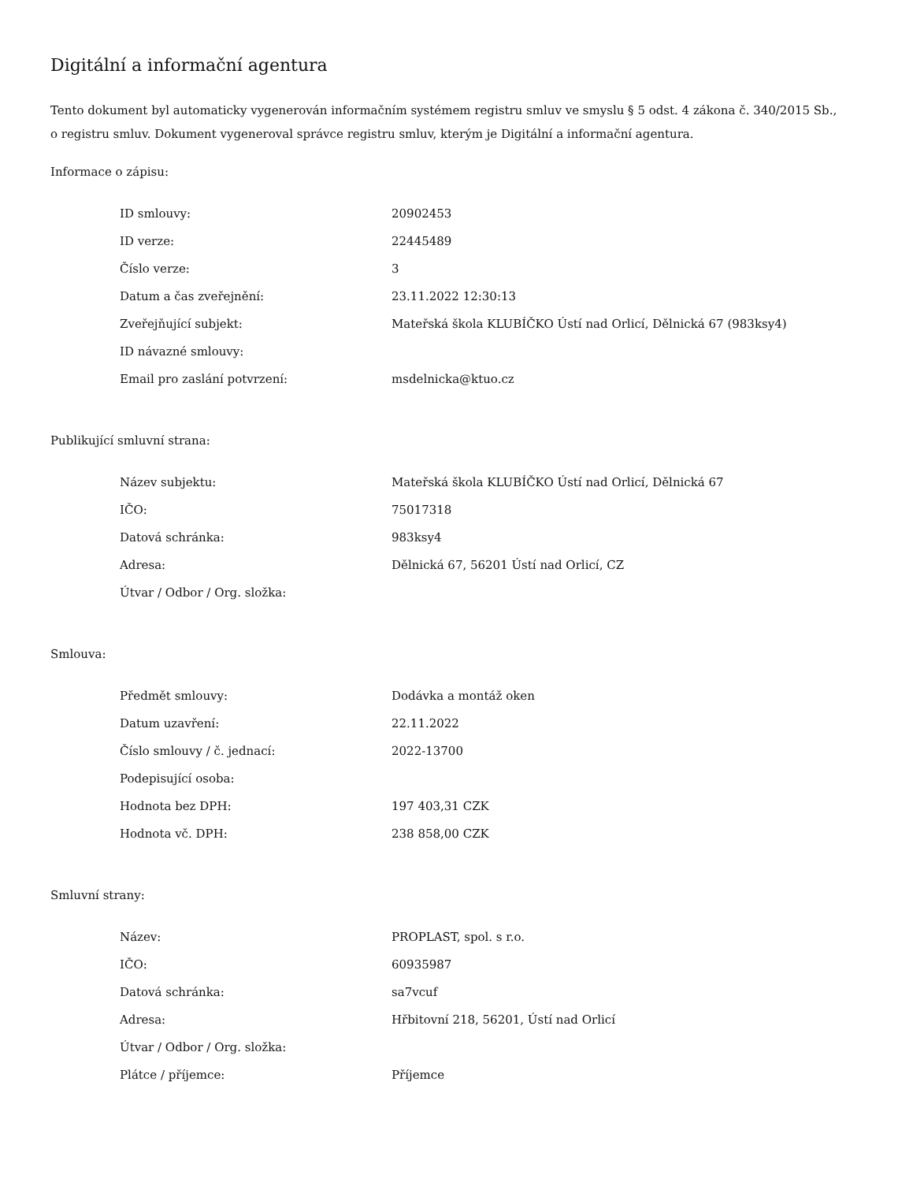Digitální a informační agentura
Tento dokument byl automaticky vygenerován informačním systémem registru smluv ve smyslu § 5 odst. 4 zákona č. 340/2015 Sb., o registru smluv. Dokument vygeneroval správce registru smluv, kterým je Digitální a informační agentura.
Informace o zápisu:
| ID smlouvy: | 20902453 |
| ID verze: | 22445489 |
| Číslo verze: | 3 |
| Datum a čas zveřejnění: | 23.11.2022 12:30:13 |
| Zveřejňující subjekt: | Mateřská škola KLUBÍČKO Ústí nad Orlicí, Dělnická 67 (983ksy4) |
| ID návazné smlouvy: | |
| Email pro zaslání potvrzení: | msdelnicka@ktuo.cz |
Publikující smluvní strana:
| Název subjektu: | Mateřská škola KLUBÍČKO Ústí nad Orlicí, Dělnická 67 |
| IČO: | 75017318 |
| Datová schránka: | 983ksy4 |
| Adresa: | Dělnická 67, 56201 Ústí nad Orlicí, CZ |
| Útvar / Odbor / Org. složka: | |
Smlouva:
| Předmět smlouvy: | Dodávka a montáž oken |
| Datum uzavření: | 22.11.2022 |
| Číslo smlouvy / č. jednací: | 2022-13700 |
| Podepisující osoba: | |
| Hodnota bez DPH: | 197 403,31 CZK |
| Hodnota vč. DPH: | 238 858,00 CZK |
Smluvní strany:
| Název: | PROPLAST, spol. s r.o. |
| IČO: | 60935987 |
| Datová schránka: | sa7vcuf |
| Adresa: | Hřbitovní 218, 56201, Ústí nad Orlicí |
| Útvar / Odbor / Org. složka: | |
| Plátce / příjemce: | Příjemce |